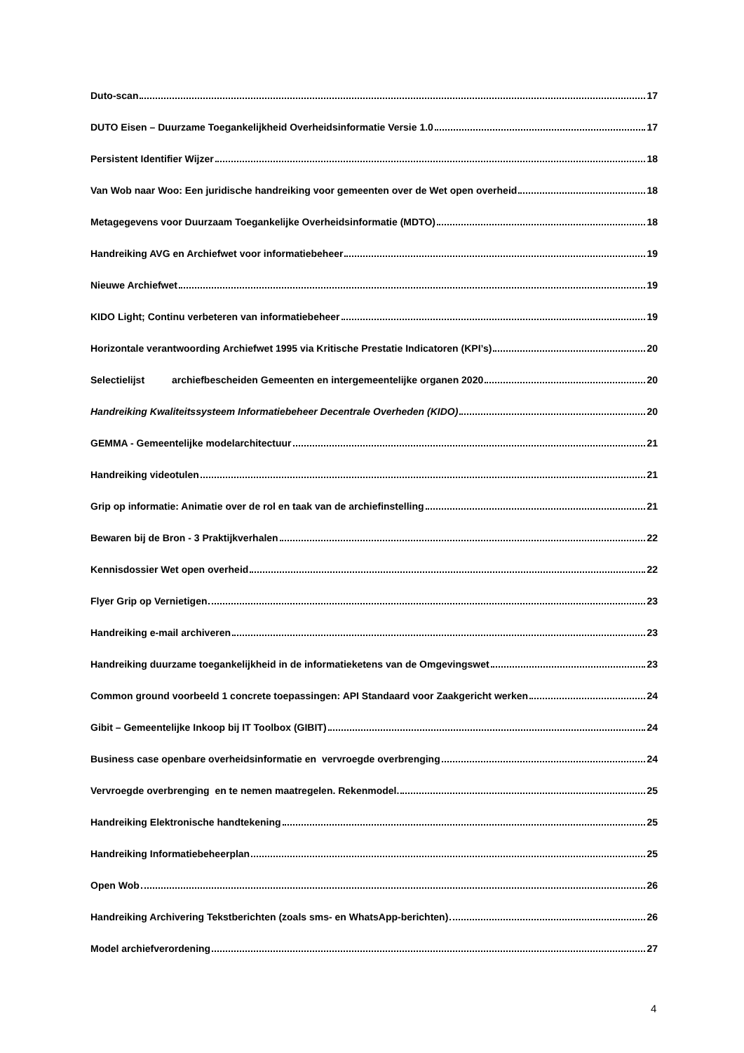Duto-scan 17
DUTO Eisen – Duurzame Toegankelijkheid Overheidsinformatie Versie 1.0 17
Persistent Identifier Wijzer 18
Van Wob naar Woo: Een juridische handreiking voor gemeenten over de Wet open overheid 18
Metagegevens voor Duurzaam Toegankelijke Overheidsinformatie (MDTO) 18
Handreiking AVG en Archiefwet voor informatiebeheer 19
Nieuwe Archiefwet 19
KIDO Light; Continu verbeteren van informatiebeheer 19
Horizontale verantwoording Archiefwet 1995 via Kritische Prestatie Indicatoren (KPI’s) 20
Selectielijst archiefbescheiden Gemeenten en intergemeentelijke organen 2020 20
Handreiking Kwaliteitssysteem Informatiebeheer Decentrale Overheden (KIDO) 20
GEMMA - Gemeentelijke modelarchitectuur 21
Handreiking videotulen 21
Grip op informatie: Animatie over de rol en taak van de archiefinstelling 21
Bewaren bij de Bron - 3 Praktijkverhalen 22
Kennisdossier Wet open overheid 22
Flyer Grip op Vernietigen 23
Handreiking e-mail archiveren 23
Handreiking duurzame toegankelijkheid in de informatieketens van de Omgevingswet 23
Common ground voorbeeld 1 concrete toepassingen: API Standaard voor Zaakgericht werken 24
Gibit – Gemeentelijke Inkoop bij IT Toolbox (GIBIT) 24
Business case openbare overheidsinformatie en vervroegde overbrenging 24
Vervroegde overbrenging en te nemen maatregelen. Rekenmodel. 25
Handreiking Elektronische handtekening 25
Handreiking Informatiebeheerplan 25
Open Wob 26
Handreiking Archivering Tekstberichten (zoals sms- en WhatsApp-berichten) 26
Model archiefverordening 27
4